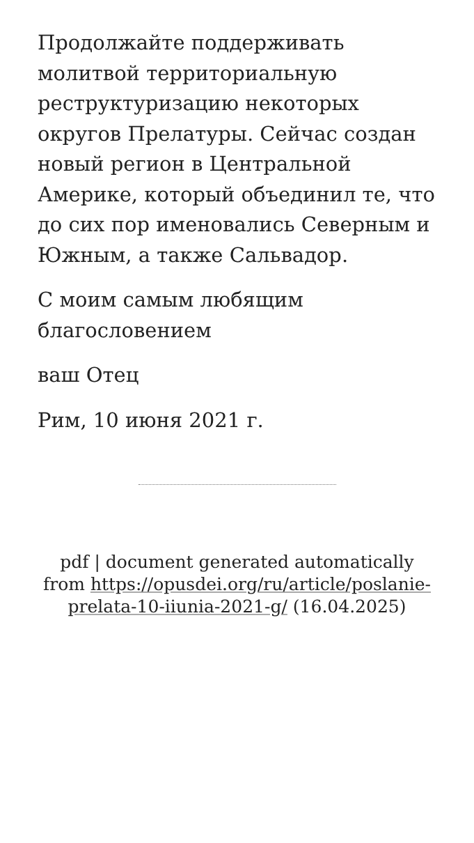Продолжайте поддерживать молитвой территориальную реструктуризацию некоторых округов Прелатуры. Сейчас создан новый регион в Центральной Америке, который объединил те, что до сих пор именовались Северным и Южным, а также Сальвадор.
С моим самым любящим благословением
ваш Отец
Рим, 10 июня 2021 г.
pdf | document generated automatically from https://opusdei.org/ru/article/poslanie-prelata-10-iiunia-2021-g/ (16.04.2025)